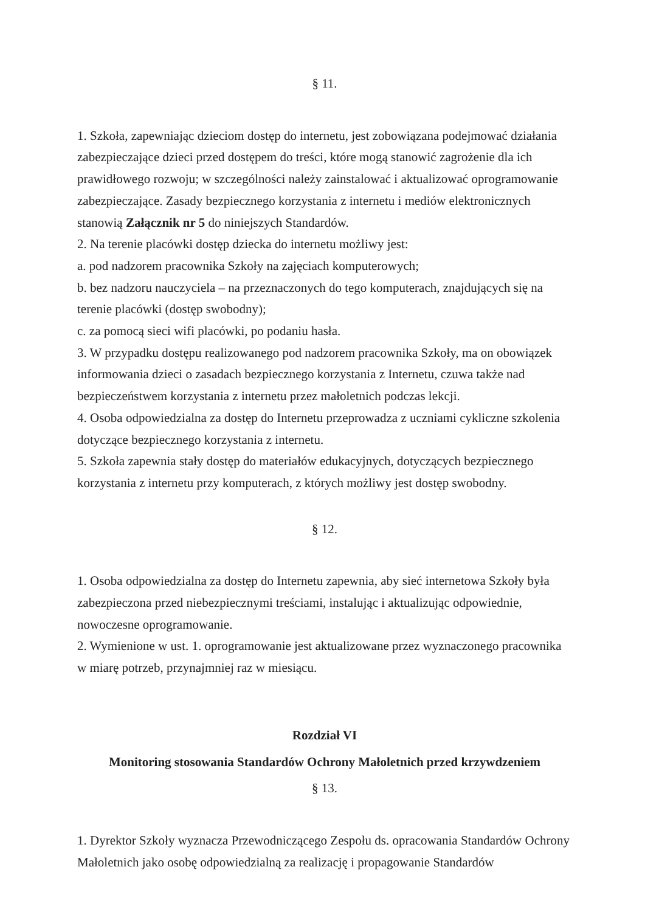§ 11.
1. Szkoła, zapewniając dzieciom dostęp do internetu, jest zobowiązana podejmować działania zabezpieczające dzieci przed dostępem do treści, które mogą stanowić zagrożenie dla ich prawidłowego rozwoju; w szczególności należy zainstalować i aktualizować oprogramowanie zabezpieczające. Zasady bezpiecznego korzystania z internetu i mediów elektronicznych stanowią Załącznik nr 5 do niniejszych Standardów.
2. Na terenie placówki dostęp dziecka do internetu możliwy jest:
a. pod nadzorem pracownika Szkoły na zajęciach komputerowych;
b. bez nadzoru nauczyciela – na przeznaczonych do tego komputerach, znajdujących się na terenie placówki (dostęp swobodny);
c. za pomocą sieci wifi placówki, po podaniu hasła.
3. W przypadku dostępu realizowanego pod nadzorem pracownika Szkoły, ma on obowiązek informowania dzieci o zasadach bezpiecznego korzystania z Internetu, czuwa także nad bezpieczeństwem korzystania z internetu przez małoletnich podczas lekcji.
4. Osoba odpowiedzialna za dostęp do Internetu przeprowadza z uczniami cykliczne szkolenia dotyczące bezpiecznego korzystania z internetu.
5. Szkoła zapewnia stały dostęp do materiałów edukacyjnych, dotyczących bezpiecznego korzystania z internetu przy komputerach, z których możliwy jest dostęp swobodny.
§ 12.
1. Osoba odpowiedzialna za dostęp do Internetu zapewnia, aby sieć internetowa Szkoły była zabezpieczona przed niebezpiecznymi treściami, instalując i aktualizując odpowiednie, nowoczesne oprogramowanie.
2. Wymienione w ust. 1. oprogramowanie jest aktualizowane przez wyznaczonego pracownika w miarę potrzeb, przynajmniej raz w miesiącu.
Rozdział VI
Monitoring stosowania Standardów Ochrony Małoletnich przed krzywdzeniem
§ 13.
1. Dyrektor Szkoły wyznacza Przewodniczącego Zespołu ds. opracowania Standardów Ochrony Małoletnich jako osobę odpowiedzialną za realizację i propagowanie Standardów